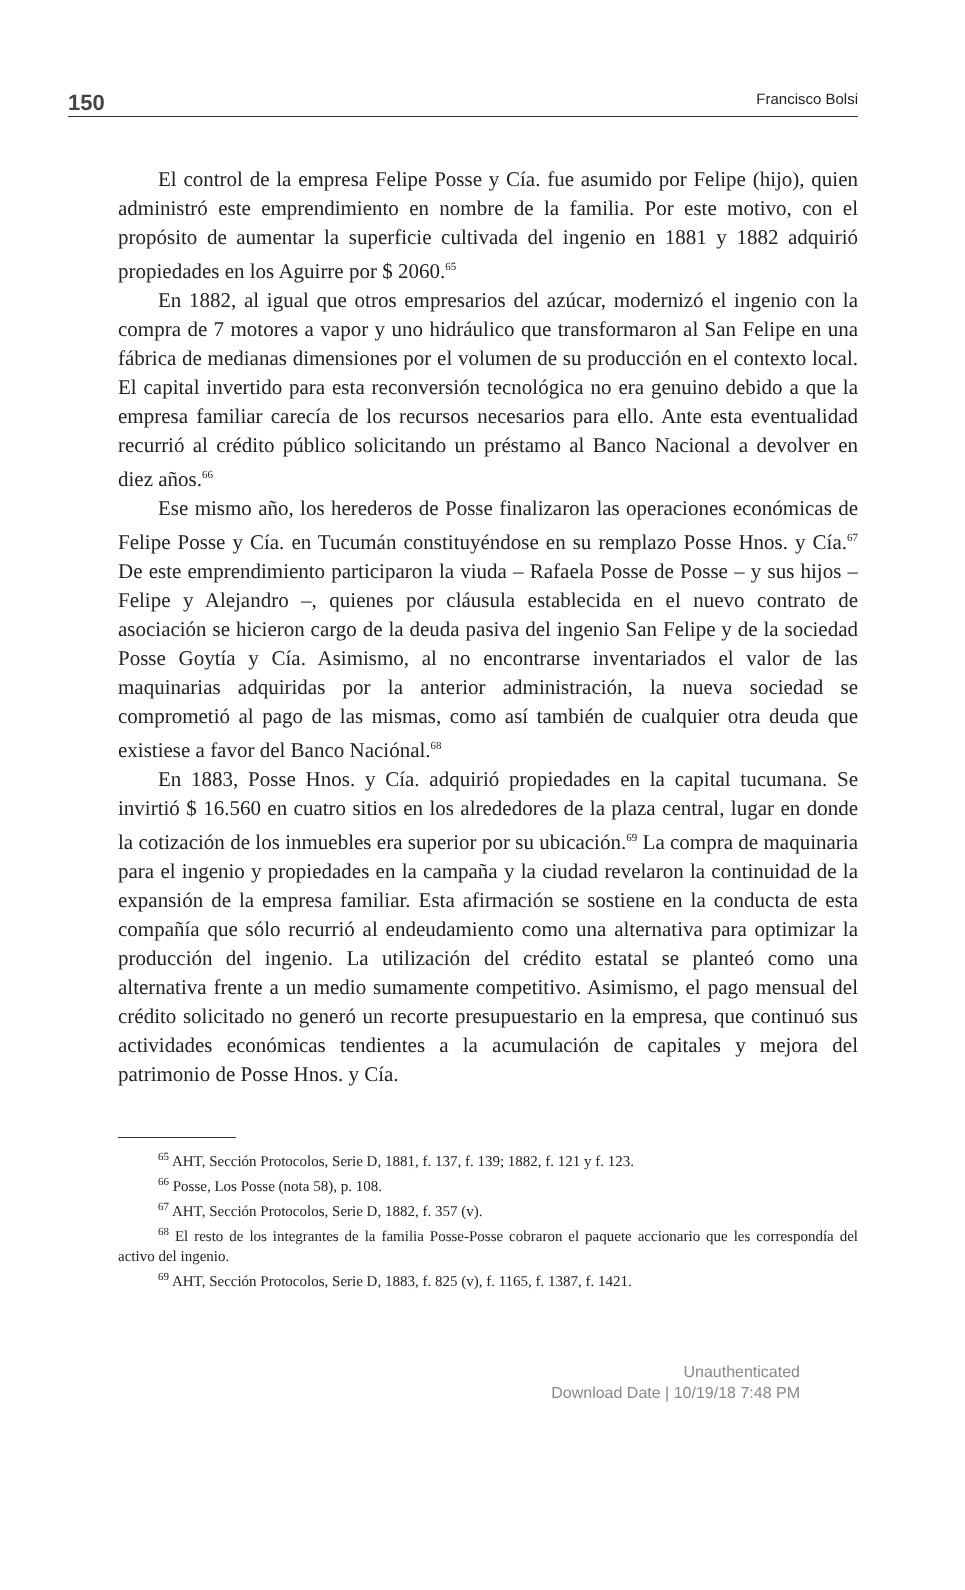150 Francisco Bolsi
El control de la empresa Felipe Posse y Cía. fue asumido por Felipe (hijo), quien administró este emprendimiento en nombre de la familia. Por este motivo, con el propósito de aumentar la superficie cultivada del ingenio en 1881 y 1882 adquirió propiedades en los Aguirre por $ 2060.<sup>65</sup>
En 1882, al igual que otros empresarios del azúcar, modernizó el ingenio con la compra de 7 motores a vapor y uno hidráulico que transformaron al San Felipe en una fábrica de medianas dimensiones por el volumen de su producción en el contexto local. El capital invertido para esta reconversión tecnológica no era genuino debido a que la empresa familiar carecía de los recursos necesarios para ello. Ante esta eventualidad recurrió al crédito público solicitando un préstamo al Banco Nacional a devolver en diez años.<sup>66</sup>
Ese mismo año, los herederos de Posse finalizaron las operaciones económicas de Felipe Posse y Cía. en Tucumán constituyéndose en su remplazo Posse Hnos. y Cía.<sup>67</sup> De este emprendimiento participaron la viuda – Rafaela Posse de Posse – y sus hijos – Felipe y Alejandro –, quienes por cláusula establecida en el nuevo contrato de asociación se hicieron cargo de la deuda pasiva del ingenio San Felipe y de la sociedad Posse Goytía y Cía. Asimismo, al no encontrarse inventariados el valor de las maquinarias adquiridas por la anterior administración, la nueva sociedad se comprometió al pago de las mismas, como así también de cualquier otra deuda que existiese a favor del Banco Naciónal.<sup>68</sup>
En 1883, Posse Hnos. y Cía. adquirió propiedades en la capital tucumana. Se invirtió $ 16.560 en cuatro sitios en los alrededores de la plaza central, lugar en donde la cotización de los inmuebles era superior por su ubicación.<sup>69</sup> La compra de maquinaria para el ingenio y propiedades en la campaña y la ciudad revelaron la continuidad de la expansión de la empresa familiar. Esta afirmación se sostiene en la conducta de esta compañía que sólo recurrió al endeudamiento como una alternativa para optimizar la producción del ingenio. La utilización del crédito estatal se planteó como una alternativa frente a un medio sumamente competitivo. Asimismo, el pago mensual del crédito solicitado no generó un recorte presupuestario en la empresa, que continuó sus actividades económicas tendientes a la acumulación de capitales y mejora del patrimonio de Posse Hnos. y Cía.
<sup>65</sup> AHT, Sección Protocolos, Serie D, 1881, f. 137, f. 139; 1882, f. 121 y f. 123.
<sup>66</sup> Posse, Los Posse (nota 58), p. 108.
<sup>67</sup> AHT, Sección Protocolos, Serie D, 1882, f. 357 (v).
<sup>68</sup> El resto de los integrantes de la familia Posse-Posse cobraron el paquete accionario que les correspondía del activo del ingenio.
<sup>69</sup> AHT, Sección Protocolos, Serie D, 1883, f. 825 (v), f. 1165, f. 1387, f. 1421.
Unauthenticated
Download Date | 10/19/18 7:48 PM